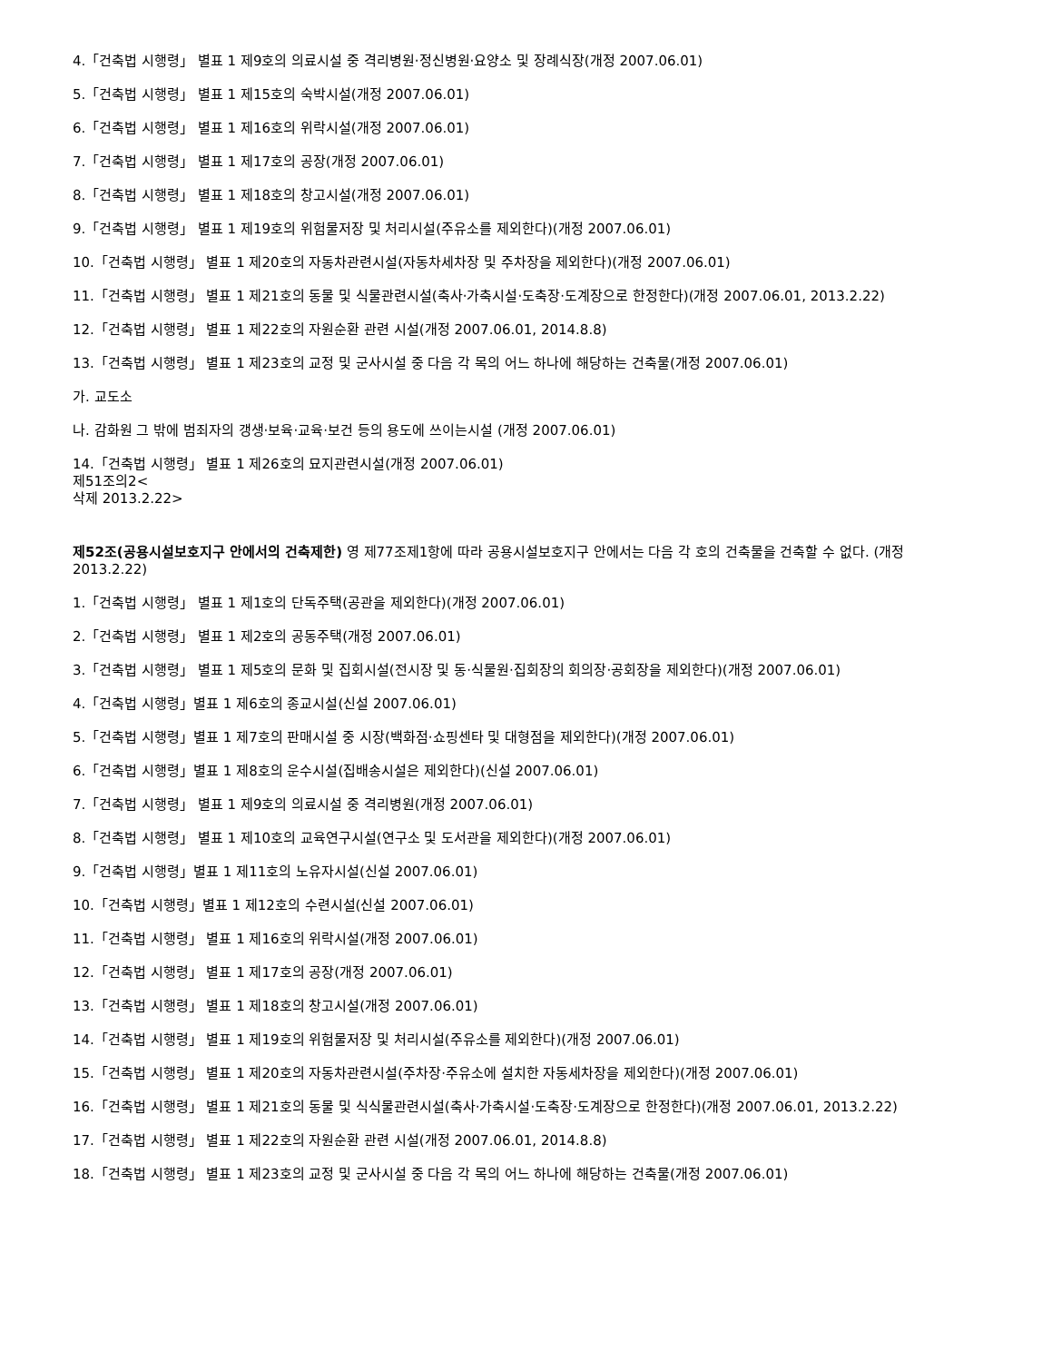4.「건축법 시행령」 별표 1 제9호의 의료시설 중 격리병원·정신병원·요양소 및 장례식장(개정 2007.06.01)
5.「건축법 시행령」 별표 1 제15호의 숙박시설(개정 2007.06.01)
6.「건축법 시행령」 별표 1 제16호의 위락시설(개정 2007.06.01)
7.「건축법 시행령」 별표 1 제17호의 공장(개정 2007.06.01)
8.「건축법 시행령」 별표 1 제18호의 창고시설(개정 2007.06.01)
9.「건축법 시행령」 별표 1 제19호의 위험물저장 및 처리시설(주유소를 제외한다)(개정 2007.06.01)
10.「건축법 시행령」 별표 1 제20호의 자동차관련시설(자동차세차장 및 주차장을 제외한다)(개정 2007.06.01)
11.「건축법 시행령」 별표 1 제21호의 동물 및 식물관련시설(축사·가축시설·도축장·도계장으로 한정한다)(개정 2007.06.01, 2013.2.22)
12.「건축법 시행령」 별표 1 제22호의 자원순환 관련 시설(개정 2007.06.01, 2014.8.8)
13.「건축법 시행령」 별표 1 제23호의 교정 및 군사시설 중 다음 각 목의 어느 하나에 해당하는 건축물(개정 2007.06.01)
가. 교도소
나. 감화원 그 밖에 범죄자의 갱생·보육·교육·보건 등의 용도에 쓰이는시설 (개정 2007.06.01)
14.「건축법 시행령」 별표 1 제26호의 묘지관련시설(개정 2007.06.01)
제51조의2<
삭제 2013.2.22>
제52조(공용시설보호지구 안에서의 건축제한) 영 제77조제1항에 따라 공용시설보호지구 안에서는 다음 각 호의 건축물을 건축할 수 없다. (개정 2013.2.22)
1.「건축법 시행령」 별표 1 제1호의 단독주택(공관을 제외한다)(개정 2007.06.01)
2.「건축법 시행령」 별표 1 제2호의 공동주택(개정 2007.06.01)
3.「건축법 시행령」 별표 1 제5호의 문화 및 집회시설(전시장 및 동·식물원·집회장의 회의장·공회장을 제외한다)(개정 2007.06.01)
4.「건축법 시행령」별표 1 제6호의 종교시설(신설 2007.06.01)
5.「건축법 시행령」별표 1 제7호의 판매시설 중 시장(백화점·쇼핑센타 및 대형점을 제외한다)(개정 2007.06.01)
6.「건축법 시행령」별표 1 제8호의 운수시설(집배송시설은 제외한다)(신설 2007.06.01)
7.「건축법 시행령」 별표 1 제9호의 의료시설 중 격리병원(개정 2007.06.01)
8.「건축법 시행령」 별표 1 제10호의 교육연구시설(연구소 및 도서관을 제외한다)(개정 2007.06.01)
9.「건축법 시행령」별표 1 제11호의 노유자시설(신설 2007.06.01)
10.「건축법 시행령」별표 1 제12호의 수련시설(신설 2007.06.01)
11.「건축법 시행령」 별표 1 제16호의 위락시설(개정 2007.06.01)
12.「건축법 시행령」 별표 1 제17호의 공장(개정 2007.06.01)
13.「건축법 시행령」 별표 1 제18호의 창고시설(개정 2007.06.01)
14.「건축법 시행령」 별표 1 제19호의 위험물저장 및 처리시설(주유소를 제외한다)(개정 2007.06.01)
15.「건축법 시행령」 별표 1 제20호의 자동차관련시설(주차장·주유소에 설치한 자동세차장을 제외한다)(개정 2007.06.01)
16.「건축법 시행령」 별표 1 제21호의 동물 및 식식물관련시설(축사·가축시설·도축장·도계장으로 한정한다)(개정 2007.06.01, 2013.2.22)
17.「건축법 시행령」 별표 1 제22호의 자원순환 관련 시설(개정 2007.06.01, 2014.8.8)
18.「건축법 시행령」 별표 1 제23호의 교정 및 군사시설 중 다음 각 목의 어느 하나에 해당하는 건축물(개정 2007.06.01)